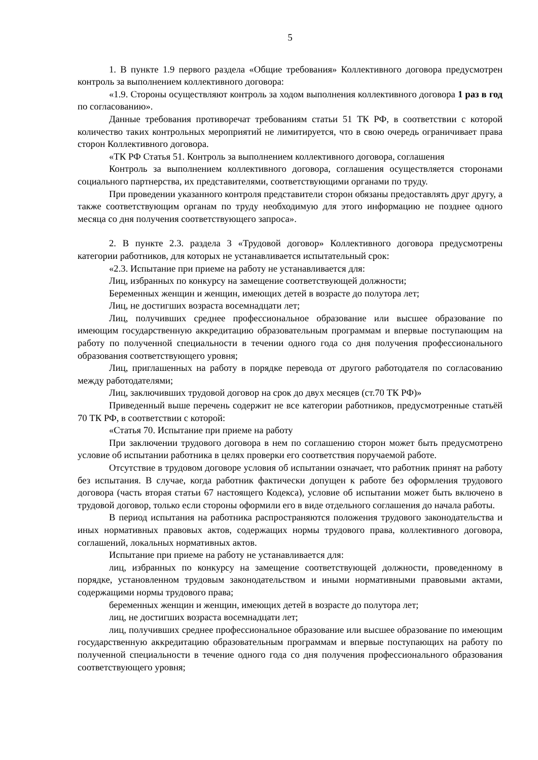5
1. В пункте 1.9 первого раздела «Общие требования» Коллективного договора предусмотрен контроль за выполнением коллективного договора:
«1.9. Стороны осуществляют контроль за ходом выполнения коллективного договора 1 раз в год по согласованию».
Данные требования противоречат требованиям статьи 51 ТК РФ, в соответствии с которой количество таких контрольных мероприятий не лимитируется, что в свою очередь ограничивает права сторон Коллективного договора.
«ТК РФ Статья 51. Контроль за выполнением коллективного договора, соглашения
Контроль за выполнением коллективного договора, соглашения осуществляется сторонами социального партнерства, их представителями, соответствующими органами по труду.
При проведении указанного контроля представители сторон обязаны предоставлять друг другу, а также соответствующим органам по труду необходимую для этого информацию не позднее одного месяца со дня получения соответствующего запроса».
2. В пункте 2.3. раздела 3 «Трудовой договор» Коллективного договора предусмотрены категории работников, для которых не устанавливается испытательный срок:
«2.3. Испытание при приеме на работу не устанавливается для:
Лиц, избранных по конкурсу на замещение соответствующей должности;
Беременных женщин и женщин, имеющих детей в возрасте до полутора лет;
Лиц, не достигших возраста восемнадцати лет;
Лиц, получивших среднее профессиональное образование или высшее образование по имеющим государственную аккредитацию образовательным программам и впервые поступающим на работу по полученной специальности в течении одного года со дня получения профессионального образования соответствующего уровня;
Лиц, приглашенных на работу в порядке перевода от другого работодателя по согласованию между работодателями;
Лиц, заключивших трудовой договор на срок до двух месяцев (ст.70 ТК РФ)»
Приведенный выше перечень содержит не все категории работников, предусмотренные статьёй 70 ТК РФ, в соответствии с которой:
«Статья 70. Испытание при приеме на работу
При заключении трудового договора в нем по соглашению сторон может быть предусмотрено условие об испытании работника в целях проверки его соответствия поручаемой работе.
Отсутствие в трудовом договоре условия об испытании означает, что работник принят на работу без испытания. В случае, когда работник фактически допущен к работе без оформления трудового договора (часть вторая статьи 67 настоящего Кодекса), условие об испытании может быть включено в трудовой договор, только если стороны оформили его в виде отдельного соглашения до начала работы.
В период испытания на работника распространяются положения трудового законодательства и иных нормативных правовых актов, содержащих нормы трудового права, коллективного договора, соглашений, локальных нормативных актов.
Испытание при приеме на работу не устанавливается для:
лиц, избранных по конкурсу на замещение соответствующей должности, проведенному в порядке, установленном трудовым законодательством и иными нормативными правовыми актами, содержащими нормы трудового права;
беременных женщин и женщин, имеющих детей в возрасте до полутора лет;
лиц, не достигших возраста восемнадцати лет;
лиц, получивших среднее профессиональное образование или высшее образование по имеющим государственную аккредитацию образовательным программам и впервые поступающих на работу по полученной специальности в течение одного года со дня получения профессионального образования соответствующего уровня;